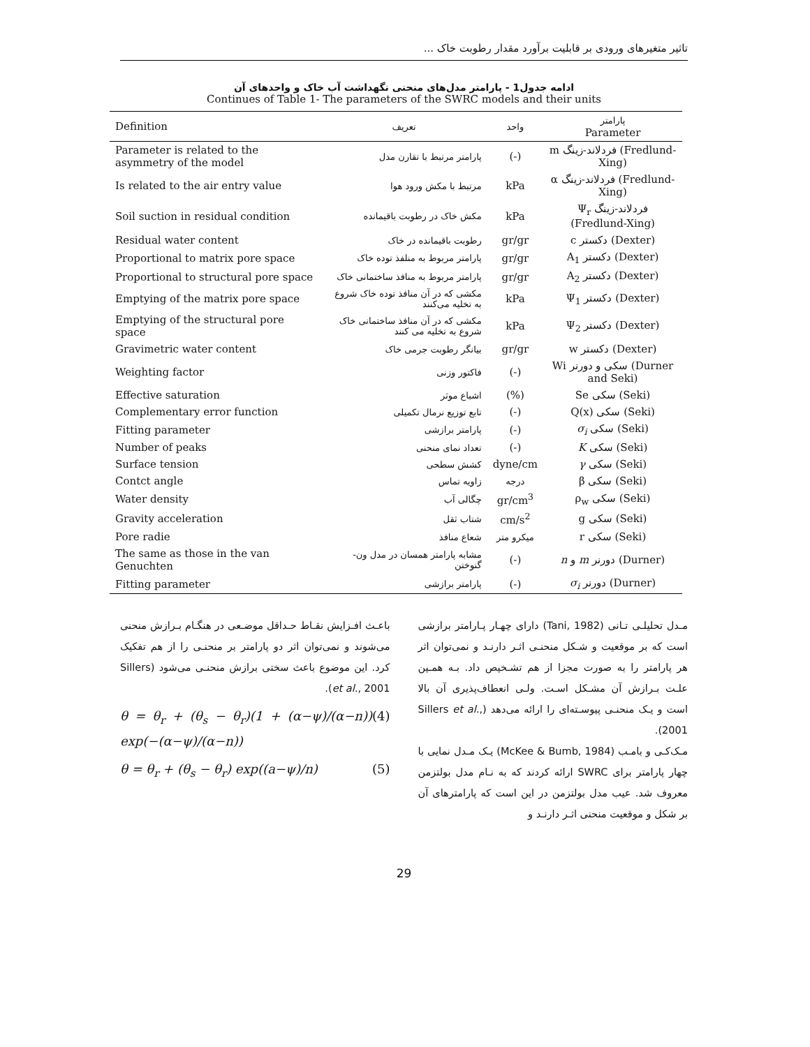تاثیر متغیرهای ورودی بر قابلیت برآورد مقدار رطوبت خاک ...
ادامه جدول1 - پارامتر مدل‌های منحنی نگهداشت آب خاک و واحدهای آن
Continues of Table 1- The parameters of the SWRC models and their units
| Definition | تعریف | واحد | پارامتر Parameter |
| --- | --- | --- | --- |
| Parameter is related to the asymmetry of the model | پارامتر مرتبط با تقارن مدل | (-) | m فردلاند-زینگ (Fredlund-Xing) |
| Is related to the air entry value | مرتبط با مکش ورود هوا | kPa | α فردلاند-زینگ (Fredlund-Xing) |
| Soil suction in residual condition | مکش خاک در رطوبت باقیمانده | kPa | Ψ<sub>r</sub> فردلاند-زینگ (Fredlund-Xing) |
| Residual water content | رطوبت باقیمانده در خاک | gr/gr | c دکستر (Dexter) |
| Proportional to matrix pore space | پارامتر مربوط به منلفذ توده خاک | gr/gr | A<sub>1</sub> دکستر (Dexter) |
| Proportional to structural pore space | پارامتر مربوط به منافذ ساختمانی خاک | gr/gr | A<sub>2</sub> دکستر (Dexter) |
| Emptying of the matrix pore space | مکشی که در آن منافذ توده خاک شروع به تخلیه می‌کنند | kPa | Ψ<sub>1</sub> دکستر (Dexter) |
| Emptying of the structural pore space | مکشی که در آن منافذ ساختمانی خاک شروع به تخلیه می کنند | kPa | Ψ<sub>2</sub> دکستر (Dexter) |
| Gravimetric water content | بیانگر رطوبت جرمی خاک | gr/gr | w دکستر (Dexter) |
| Weighting factor | فاکتور وزنی | (-) | Wi سکی و دورنر (Durner and Seki) |
| Effective saturation | اشباع موثر | (%) | Se سکی (Seki) |
| Complementary error function | تابع توزیع نرمال تکمیلی | (-) | Q(x) سکی (Seki) |
| Fitting parameter | پارامتر برازشی | (-) | σ<sub>i</sub> سکی (Seki) |
| Number of peaks | تعداد نمای منحنی | (-) | K سکی (Seki) |
| Surface tension | کشش سطحی | dyne/cm | γ سکی (Seki) |
| Contct angle | زاویه تماس | درجه | β سکی (Seki) |
| Water density | چگالی آب | gr/cm<sup>3</sup> | ρ<sub>w</sub> سکی (Seki) |
| Gravity acceleration | شتاب ثقل | cm/s<sup>2</sup> | g سکی (Seki) |
| Pore radie | شعاع منافذ | میکرو متر | r سکی (Seki) |
| The same as those in the van Genuchten | مشابه پارامتر همسان در مدل ون-گنوختن | (-) | n و m دورنر (Durner) |
| Fitting parameter | پارامتر برازشی | (-) | σ<sub>i</sub> دورنر (Durner) |
مـدل تحلیلـی تـانی (Tani, 1982) دارای چهـار پـارامتر برازشی است که بر موقعیت و شـکل منحنـی اثـر دارنـد و نمی‌توان اثر هر پارامتر را به صورت مجزا از هم تشـخیص داد. بـه همـین علـت بـرازش آن مشـکل اسـت. ولـی انعطاف‌پذیری آن بالا است و یـک منحنـی پیوسـته‌ای را ارائه می‌دهد (Sillers et al., 2001).
مـک‌کـی و بامـب (McKee & Bumb, 1984) یـک مـدل نمایی با چهار پارامتر برای SWRC ارائه کردند که به نـام مدل بولتزمن معروف شد. عیب مدل بولتزمن در این است که پارامترهای آن بر شکل و موقعیت منحنی اثـر دارنـد و
باعـث افـزایش نقـاط حـداقل موضـعی در هنگـام بـرازش منحنی می‌شوند و نمی‌توان اثر دو پارامتر بر منحنـی را از هم تفکیک کرد. این موضوع باعث سختی برازش منحنـی می‌شود (Sillers et al., 2001).
θ = θ<sub>r</sub> + (θ<sub>s</sub> − θ<sub>r</sub>)(1 + (α−ψ)/(α−n)) exp(−(α−ψ)/(α−n)) (4)
θ = θ<sub>r</sub> + (θ<sub>s</sub> − θ<sub>r</sub>) exp((a−ψ)/n) (5)
29